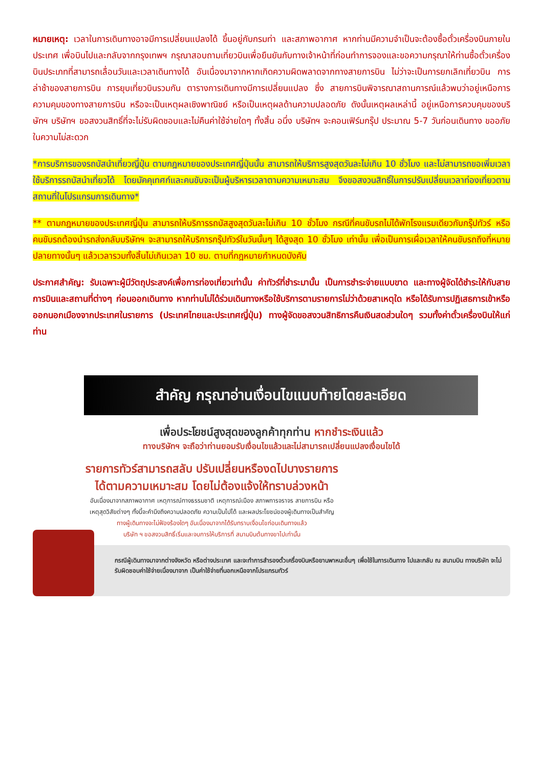หมายเหตุ: เวลาในการเดินทางอาจมีการเปลี่ยนแปลงได้ ขึ้นอยู่กับกรมท่า และสภาพอากาศ หากท่านมีความจำเป็นจะต้องซื้อตั๋วเครื่องบินภายในประเทศ เพื่อบินไปและกลับจากกรุงเทพฯ กรุณาสอบถามเที่ยวบินเพื่อยืนยันกับทางเจ้าหน้าที่ก่อนทำการจองและขอความกรุณาให้ท่านซื้อตั๋วเครื่องบินประเภทที่สามารถเลื่อนวันและเวลาเดินทางได้ อันเนื่องมาจากหากเกิดความผิดพลาดจากทางสายการบิน ไม่ว่าจะเป็นการยกเลิกเที่ยวบิน การล่าช้าของสายการบิน การยุบเที่ยวบินรวมกัน ตารางการเดินทางมีการเปลี่ยนแปลง ซึ่ง สายการบินพิจารณาสถานการณ์แล้วพบว่าอยู่เหนือการความคุมของทางสายการบิน หรือจะเป็นเหตุผลเชิงพาณิชย์ หรือเป็นเหตุผลด้านความปลอดภัย ดังนั้นเหตุผลเหล่านี้ อยู่เหนือการควบคุมของบริษัทฯ บริษัทฯ ขอสงวนสิทธิ์ที่จะไม่รับผิดชอบและไม่คืนค่าใช้จ่ายใดๆ ทั้งสิ้น อนึ่ง บริษัทฯ จะคอนเฟิร์มกรุ๊ป ประมาณ 5-7 วันก่อนเดินทาง ขออภัยในความไม่สะดวก
*การบริการของรถบัสนำเที่ยวญี่ปุ่น ตามกฎหมายของประเทศญี่ปุ่นนั้น สามารถให้บริการสูงสุดวันละไม่เกิน 10 ชั่วโมง และไม่สามารถขอเพิ่มเวลาใช้บริการรถบัสนำเที่ยวได้ โดยมัคคุเทศก์และคนขับจะเป็นผู้บริหารเวลาตามความเหมาะสม จึงขอสงวนสิทธิ์ในการปรับเปลี่ยนเวลาท่องเที่ยวตามสถานที่ในโปรแกรมการเดินทาง*
** ตามกฎหมายของประเทศญี่ปุ่น สามารถให้บริการรถบัสสูงสุดวันละไม่เกิน 10 ชั่วโมง กรณีที่คนขับรถไม่ได้พักโรงแรมเดียวกับกรุ๊ปทัวร์ หรือ คนขับรถต้องนำรถส่งกลับบริษัทฯ จะสามารถให้บริการกรุ๊ปทัวร์ในวันนั้นๆ ได้สูงสุด 10 ชั่วโมง เท่านั้น เพื่อเป็นการเผื่อเวลาให้คนขับรถถึงที่หมายปลายทางนั้นๆ แล้วเวลารวมทั้งสิ้นไม่เกินเวลา 10 ชม. ตามที่กฎหมายกำหนดบังคับ
ประกาศสำคัญ: รับเฉพาะผู้มีวัตถุประสงค์เพื่อการท่องเที่ยวเท่านั้น ค่าทัวร์ที่ชำระมานั้น เป็นการชำระจ่ายแบบขาด และทางผู้จัดได้ชำระให้กับสายการบินและสถานที่ต่างๆ ก่อนออกเดินทาง หากท่านไม่ได้ร่วมเดินทางหรือใช้บริการตามรายการไม่ว่าด้วยสาเหตุใด หรือได้รับการปฏิเสธการเข้าหรือออกนอกเมืองจากประเทศในรายการ (ประเทศไทยและประเทศญี่ปุ่น) ทางผู้จัดขอสงวนสิทธิการคืนเงินสดส่วนใดๆ รวมทั้งค่าตั๋วเครื่องบินให้แก่ท่าน
สำคัญ กรุณาอ่านเงื่อนไขแนบท้ายโดยละเอียด
เพื่อประโยชน์สูงสุดของลูกค้าทุกท่าน หากชำระเงินแล้ว
ทางบริษัทฯ จะถือว่าท่านยอมรับเงื่อนไขแล้วและไม่สามารถเปลี่ยนแปลงเงื่อนไขได้
รายการทัวร์สามารถสลับ ปรับเปลี่ยนหรืองดไปบางรายการ
ได้ตามความเหมาะสม โดยไม่ต้องแจ้งให้ทราบล่วงหน้า
อันเนื่องมาจากสภาพอากาศ เหตุการณ์ทางธรรมชาติ เหตุการณ์เมือง สภาพการจราจร สายการบิน หรือ
เหตุสุดวิสัยต่างๆ ทั้งนี้จะคำนึงถึงความปลอดภัย ความเป็นไปได้ และผลประโยชน์ของผู้เดินทางเป็นสำคัญ
ทางผู้เดินทางจะไม่ฟ้องร้องใดๆ อันเนื่องมาจากได้รับทราบเงื่อนไขก่อนเดินทางแล้ว
บริษัท ฯ ขอสงวนสิทธิ์เริ่มและจบการให้บริการที่ สนามบินต้นทางขาไปเท่านั้น
กรณีผู้เดินทางมาจากต่างจังหวัด หรือต่างประเทศ และจะทำการสำรองตั๋วเครื่องบินหรือยานพาหนะอื่นๆ เพื่อใช้ในการเดินทาง ไปและกลับ ณ สนามบิน ทางบริษัท จะไม่รับผิดชอบค่าใช้จ่ายเนื่องมาจาก เป็นค่าใช้จ่ายที่นอกเหนือจากโปรแกรมทัวร์